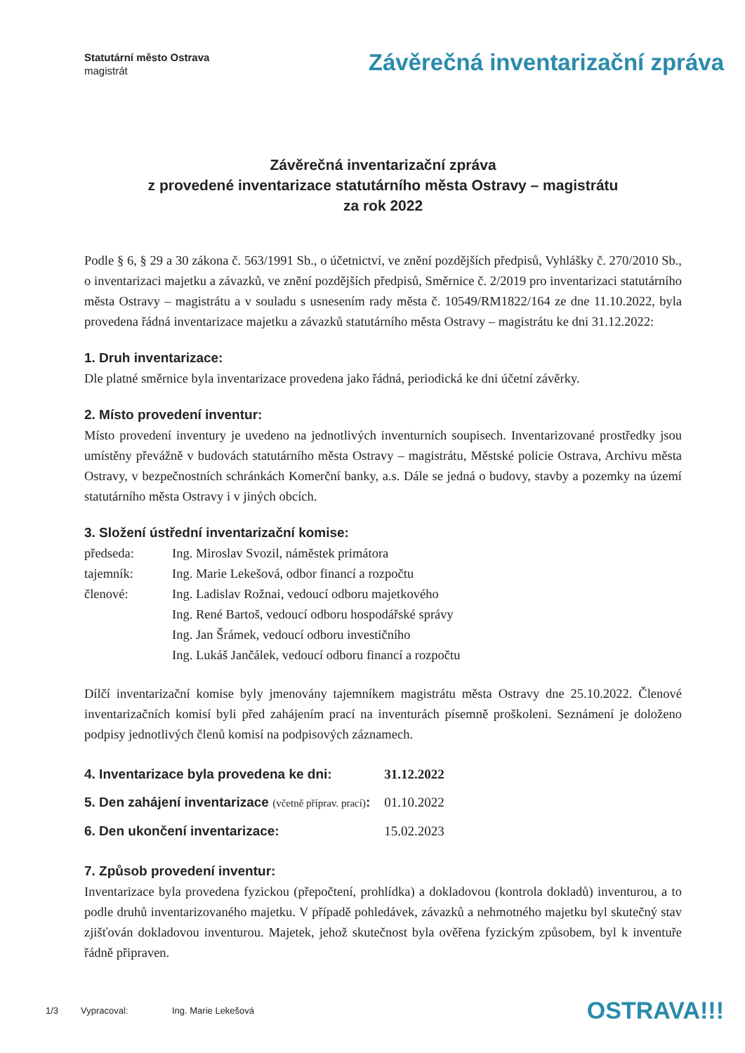Statutární město Ostrava
magistrát
Závěrečná inventarizační zpráva
Závěrečná inventarizační zpráva
z provedené inventarizace statutárního města Ostravy – magistrátu
za rok 2022
Podle § 6, § 29 a 30 zákona č. 563/1991 Sb., o účetnictví, ve znění pozdějších předpisů, Vyhlášky č. 270/2010 Sb., o inventarizaci majetku a závazků, ve znění pozdějších předpisů, Směrnice č. 2/2019 pro inventarizaci statutárního města Ostravy – magistrátu a v souladu s usnesením rady města č. 10549/RM1822/164 ze dne 11.10.2022, byla provedena řádná inventarizace majetku a závazků statutárního města Ostravy – magistrátu ke dni 31.12.2022:
1. Druh inventarizace:
Dle platné směrnice byla inventarizace provedena jako řádná, periodická ke dni účetní závěrky.
2. Místo provedení inventur:
Místo provedení inventury je uvedeno na jednotlivých inventurních soupisech. Inventarizované prostředky jsou umístěny převážně v budovách statutárního města Ostravy – magistrátu, Městské policie Ostrava, Archivu města Ostravy, v bezpečnostních schránkách Komerční banky, a.s. Dále se jedná o budovy, stavby a pozemky na území statutárního města Ostravy i v jiných obcích.
3. Složení ústřední inventarizační komise:
| předseda: | Ing. Miroslav Svozil, náměstek primátora |
| tajemník: | Ing. Marie Lekešová, odbor financí a rozpočtu |
| členové: | Ing. Ladislav Rožnai, vedoucí odboru majetkového |
| | Ing. René Bartoš, vedoucí odboru hospodářské správy |
| | Ing. Jan Šrámek, vedoucí odboru investičního |
| | Ing. Lukáš Jančálek, vedoucí odboru financí a rozpočtu |
Dílčí inventarizační komise byly jmenovány tajemníkem magistrátu města Ostravy dne 25.10.2022. Členové inventarizačních komisí byli před zahájením prací na inventurách písemně proškoleni. Seznámení je doloženo podpisy jednotlivých členů komisí na podpisových záznamech.
| 4. Inventarizace byla provedena ke dni: | 31.12.2022 |
| 5. Den zahájení inventarizace (včetně příprav. prací) : | 01.10.2022 |
| 6. Den ukončení inventarizace: | 15.02.2023 |
7. Způsob provedení inventur:
Inventarizace byla provedena fyzickou (přepočtení, prohlídka) a dokladovou (kontrola dokladů) inventurou, a to podle druhů inventarizovaného majetku. V případě pohledávek, závazků a nehmotného majetku byl skutečný stav zjišťován dokladovou inventurou. Majetek, jehož skutečnost byla ověřena fyzickým způsobem, byl k inventuře řádně připraven.
1/3 Vypracoval: Ing. Marie Lekešová OSTRAVA!!!